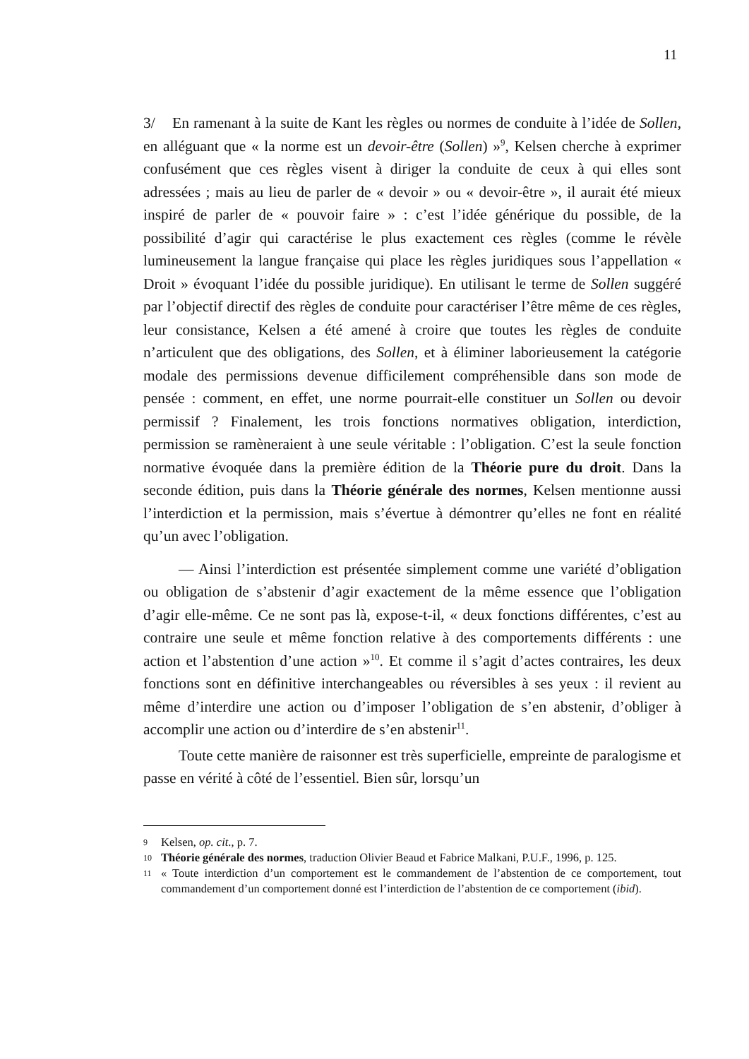11
3/ En ramenant à la suite de Kant les règles ou normes de conduite à l’idée de Sollen, en alléguant que « la norme est un devoir-être (Sollen) »<sup>9</sup>, Kelsen cherche à exprimer confusément que ces règles visent à diriger la conduite de ceux à qui elles sont adressées ; mais au lieu de parler de « devoir » ou « devoir-être », il aurait été mieux inspiré de parler de « pouvoir faire » : c’est l’idée générique du possible, de la possibilité d’agir qui caractérise le plus exactement ces règles (comme le révèle lumineusement la langue française qui place les règles juridiques sous l’appellation « Droit » évoquant l’idée du possible juridique). En utilisant le terme de Sollen suggéré par l’objectif directif des règles de conduite pour caractériser l’être même de ces règles, leur consistance, Kelsen a été amené à croire que toutes les règles de conduite n’articulent que des obligations, des Sollen, et à éliminer laborieusement la catégorie modale des permissions devenue difficilement compréhensible dans son mode de pensée : comment, en effet, une norme pourrait-elle constituer un Sollen ou devoir permissif ? Finalement, les trois fonctions normatives obligation, interdiction, permission se ramèneraient à une seule véritable : l’obligation. C’est la seule fonction normative évoquée dans la première édition de la Théorie pure du droit. Dans la seconde édition, puis dans la Théorie générale des normes, Kelsen mentionne aussi l’interdiction et la permission, mais s’évertue à démontrer qu’elles ne font en réalité qu’un avec l’obligation.
— Ainsi l’interdiction est présentée simplement comme une variété d’obligation ou obligation de s’abstenir d’agir exactement de la même essence que l’obligation d’agir elle-même. Ce ne sont pas là, expose-t-il, « deux fonctions différentes, c’est au contraire une seule et même fonction relative à des comportements différents : une action et l’abstention d’une action »<sup>10</sup>. Et comme il s’agit d’actes contraires, les deux fonctions sont en définitive interchangeables ou réversibles à ses yeux : il revient au même d’interdire une action ou d’imposer l’obligation de s’en abstenir, d’obliger à accomplir une action ou d’interdire de s’en abstenir<sup>11</sup>.
Toute cette manière de raisonner est très superficielle, empreinte de paralogisme et passe en vérité à côté de l’essentiel. Bien sûr, lorsqu’un
9 Kelsen, op. cit., p. 7.
10 Théorie générale des normes, traduction Olivier Beaud et Fabrice Malkani, P.U.F., 1996, p. 125.
11 « Toute interdiction d’un comportement est le commandement de l’abstention de ce comportement, tout commandement d’un comportement donné est l’interdiction de l’abstention de ce comportement (ibid).